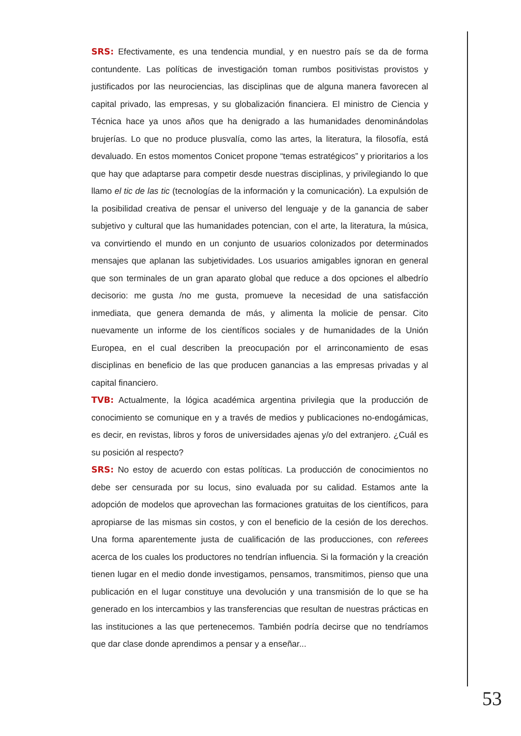SRS: Efectivamente, es una tendencia mundial, y en nuestro país se da de forma contundente. Las políticas de investigación toman rumbos positivistas provistos y justificados por las neurociencias, las disciplinas que de alguna manera favorecen al capital privado, las empresas, y su globalización financiera. El ministro de Ciencia y Técnica hace ya unos años que ha denigrado a las humanidades denominándolas brujerías. Lo que no produce plusvalía, como las artes, la literatura, la filosofía, está devaluado. En estos momentos Conicet propone “temas estratégicos” y prioritarios a los que hay que adaptarse para competir desde nuestras disciplinas, y privilegiando lo que llamo el tic de las tic (tecnologías de la información y la comunicación). La expulsión de la posibilidad creativa de pensar el universo del lenguaje y de la ganancia de saber subjetivo y cultural que las humanidades potencian, con el arte, la literatura, la música, va convirtiendo el mundo en un conjunto de usuarios colonizados por determinados mensajes que aplanan las subjetividades. Los usuarios amigables ignoran en general que son terminales de un gran aparato global que reduce a dos opciones el albedrío decisorio: me gusta /no me gusta, promueve la necesidad de una satisfacción inmediata, que genera demanda de más, y alimenta la molicie de pensar. Cito nuevamente un informe de los científicos sociales y de humanidades de la Unión Europea, en el cual describen la preocupación por el arrinconamiento de esas disciplinas en beneficio de las que producen ganancias a las empresas privadas y al capital financiero.
TVB: Actualmente, la lógica académica argentina privilegia que la producción de conocimiento se comunique en y a través de medios y publicaciones no-endogámicas, es decir, en revistas, libros y foros de universidades ajenas y/o del extranjero. ¿Cuál es su posición al respecto?
SRS: No estoy de acuerdo con estas políticas. La producción de conocimientos no debe ser censurada por su locus, sino evaluada por su calidad. Estamos ante la adopción de modelos que aprovechan las formaciones gratuitas de los científicos, para apropiarse de las mismas sin costos, y con el beneficio de la cesión de los derechos. Una forma aparentemente justa de cualificación de las producciones, con referees acerca de los cuales los productores no tendrían influencia. Si la formación y la creación tienen lugar en el medio donde investigamos, pensamos, transmitimos, pienso que una publicación en el lugar constituye una devolución y una transmisión de lo que se ha generado en los intercambios y las transferencias que resultan de nuestras prácticas en las instituciones a las que pertenecemos. También podría decirse que no tendríamos que dar clase donde aprendimos a pensar y a enseñar...
53